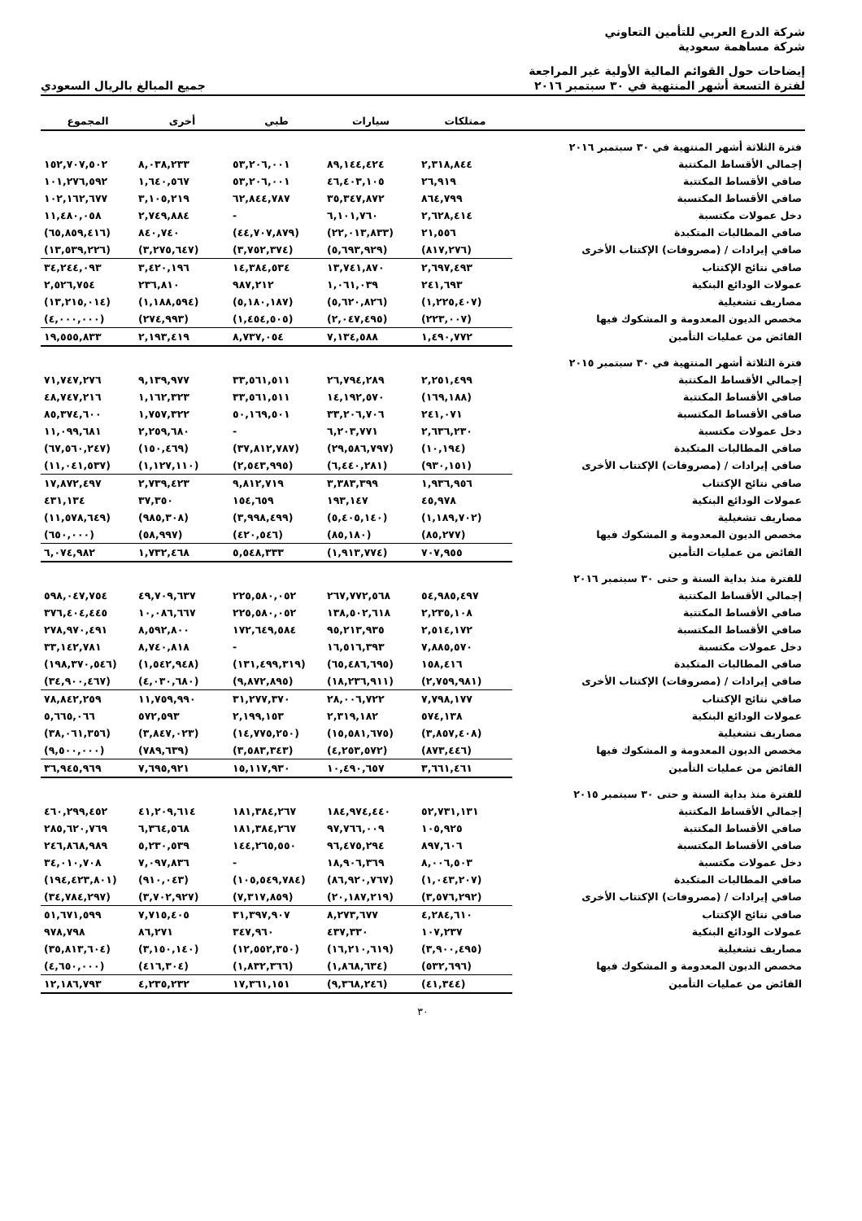شركة الدرع العربي للتأمين التعاوني
شركة مساهمة سعودية
إيضاحات حول القوائم المالية الأولية غير المراجعة
لفترة التسعة أشهر المنتهية في ٣٠ سبتمبر ٢٠١٦
جميع المبالغ بالريال السعودي
| | ممتلكات | سيارات | طبي | أخرى | المجموع |
| --- | --- | --- | --- | --- | --- |
| فترة الثلاثة أشهر المنتهية في ٣٠ سبتمبر ٢٠١٦ | | | | | |
| إجمالي الأقساط المكتتبة | ٢,٣١٨,٨٤٤ | ٨٩,١٤٤,٤٢٤ | ٥٣,٢٠٦,٠٠١ | ٨,٠٣٨,٢٣٣ | ١٥٢,٧٠٧,٥٠٢ |
| صافي الأقساط المكتتبة | ٢٦,٩١٩ | ٤٦,٤٠٣,١٠٥ | ٥٣,٢٠٦,٠٠١ | ١,٦٤٠,٥٦٧ | ١٠١,٢٧٦,٥٩٢ |
| صافي الأقساط المكتسبة | ٨٦٤,٧٩٩ | ٣٥,٣٤٧,٨٧٢ | ٦٢,٨٤٤,٧٨٧ | ٣,١٠٥,٢١٩ | ١٠٢,١٦٢,٦٧٧ |
| دخل عمولات مكتسبة | ٢,٦٢٨,٤١٤ | ٦,١٠١,٧٦٠ | - | ٢,٧٤٩,٨٨٤ | ١١,٤٨٠,٠٥٨ |
| صافي المطالبات المتكبدة | ٢١,٥٥٦ | (٢٢,٠١٣,٨٣٣) | (٤٤,٧٠٧,٨٧٩) | ٨٤٠,٧٤٠ | (٦٥,٨٥٩,٤١٦) |
| صافي إيرادات / (مصروفات) الإكتتاب الأخرى | (٨١٧,٢٧٦) | (٥,٦٩٣,٩٢٩) | (٣,٧٥٢,٣٧٤) | (٣,٢٧٥,٦٤٧) | (١٣,٥٣٩,٢٢٦) |
| صافي نتائج الإكتتاب | ٢,٦٩٧,٤٩٣ | ١٣,٧٤١,٨٧٠ | ١٤,٣٨٤,٥٣٤ | ٣,٤٢٠,١٩٦ | ٣٤,٢٤٤,٠٩٣ |
| عمولات الودائع البنكية | ٢٤١,٦٩٣ | ١,٠٦١,٠٣٩ | ٩٨٧,٢١٢ | ٢٣٦,٨١٠ | ٢,٥٢٦,٧٥٤ |
| مصاريف تشغيلية | (١,٢٢٥,٤٠٧) | (٥,٦٢٠,٨٢٦) | (٥,١٨٠,١٨٧) | (١,١٨٨,٥٩٤) | (١٣,٢١٥,٠١٤) |
| مخصص الديون المعدومة و المشكوك فيها | (٢٢٣,٠٠٧) | (٢,٠٤٧,٤٩٥) | (١,٤٥٤,٥٠٥) | (٢٧٤,٩٩٣) | (٤,٠٠٠,٠٠٠) |
| الفائض من عمليات التأمين | ١,٤٩٠,٧٧٢ | ٧,١٣٤,٥٨٨ | ٨,٧٣٧,٠٥٤ | ٢,١٩٣,٤١٩ | ١٩,٥٥٥,٨٣٣ |
| فترة الثلاثة أشهر المنتهية في ٣٠ سبتمبر ٢٠١٥ | | | | | |
| إجمالي الأقساط المكتتبة | ٢,٢٥١,٤٩٩ | ٢٦,٧٩٤,٢٨٩ | ٣٣,٥٦١,٥١١ | ٩,١٣٩,٩٧٧ | ٧١,٧٤٧,٢٧٦ |
| صافي الأقساط المكتتبة | (١٦٩,١٨٨) | ١٤,١٩٢,٥٧٠ | ٣٣,٥٦١,٥١١ | ١,١٦٢,٣٢٣ | ٤٨,٧٤٧,٢١٦ |
| صافي الأقساط المكتسبة | ٢٤١,٠٧١ | ٣٣,٢٠٦,٧٠٦ | ٥٠,١٦٩,٥٠١ | ١,٧٥٧,٣٢٢ | ٨٥,٣٧٤,٦٠٠ |
| دخل عمولات مكتسبة | ٢,٦٣٦,٢٣٠ | ٦,٢٠٣,٧٧١ | - | ٢,٢٥٩,٦٨٠ | ١١,٠٩٩,٦٨١ |
| صافي المطالبات المتكبدة | (١٠,١٩٤) | (٢٩,٥٨٦,٧٩٧) | (٣٧,٨١٢,٧٨٧) | (١٥٠,٤٦٩) | (٦٧,٥٦٠,٢٤٧) |
| صافي إيرادات / (مصروفات) الإكتتاب الأخرى | (٩٣٠,١٥١) | (٦,٤٤٠,٢٨١) | (٢,٥٤٣,٩٩٥) | (١,١٢٧,١١٠) | (١١,٠٤١,٥٣٧) |
| صافي نتائج الإكتتاب | ١,٩٣٦,٩٥٦ | ٣,٣٨٣,٣٩٩ | ٩,٨١٢,٧١٩ | ٢,٧٣٩,٤٢٣ | ١٧,٨٧٢,٤٩٧ |
| عمولات الودائع البنكية | ٤٥,٩٧٨ | ١٩٣,١٤٧ | ١٥٤,٦٥٩ | ٣٧,٣٥٠ | ٤٣١,١٣٤ |
| مصاريف تشغيلية | (١,١٨٩,٧٠٢) | (٥,٤٠٥,١٤٠) | (٣,٩٩٨,٤٩٩) | (٩٨٥,٣٠٨) | (١١,٥٧٨,٦٤٩) |
| مخصص الديون المعدومة و المشكوك فيها | (٨٥,٢٧٧) | (٨٥,١٨٠) | (٤٢٠,٥٤٦) | (٥٨,٩٩٧) | (٦٥٠,٠٠٠) |
| الفائض من عمليات التأمين | ٧٠٧,٩٥٥ | (١,٩١٣,٧٧٤) | ٥,٥٤٨,٣٣٣ | ١,٧٣٢,٤٦٨ | ٦,٠٧٤,٩٨٢ |
| للفترة منذ بداية السنة و حتى ٣٠ سبتمبر ٢٠١٦ | | | | | |
| إجمالي الأقساط المكتتبة | ٥٤,٩٨٥,٤٩٧ | ٢٦٧,٧٧٢,٥٦٨ | ٢٢٥,٥٨٠,٠٥٢ | ٤٩,٧٠٩,٦٣٧ | ٥٩٨,٠٤٧,٧٥٤ |
| صافي الأقساط المكتتبة | ٢,٢٣٥,١٠٨ | ١٣٨,٥٠٢,٦١٨ | ٢٢٥,٥٨٠,٠٥٢ | ١٠,٠٨٦,٦٦٧ | ٣٧٦,٤٠٤,٤٤٥ |
| صافي الأقساط المكتسبة | ٢,٥١٤,١٧٢ | ٩٥,٢١٣,٩٣٥ | ١٧٢,٦٤٩,٥٨٤ | ٨,٥٩٢,٨٠٠ | ٢٧٨,٩٧٠,٤٩١ |
| دخل عمولات مكتسبة | ٧,٨٨٥,٥٧٠ | ١٦,٥١٦,٣٩٣ | - | ٨,٧٤٠,٨١٨ | ٣٣,١٤٢,٧٨١ |
| صافي المطالبات المتكبدة | ١٥٨,٤١٦ | (٦٥,٤٨٦,٦٩٥) | (١٣١,٤٩٩,٣١٩) | (١,٥٤٢,٩٤٨) | (١٩٨,٣٧٠,٥٤٦) |
| صافي إيرادات / (مصروفات) الإكتتاب الأخرى | (٢,٧٥٩,٩٨١) | (١٨,٢٣٦,٩١١) | (٩,٨٧٢,٨٩٥) | (٤,٠٣٠,٦٨٠) | (٣٤,٩٠٠,٤٦٧) |
| صافي نتائج الإكتتاب | ٧,٧٩٨,١٧٧ | ٢٨,٠٠٦,٧٢٢ | ٣١,٢٧٧,٣٧٠ | ١١,٧٥٩,٩٩٠ | ٧٨,٨٤٢,٢٥٩ |
| عمولات الودائع البنكية | ٥٧٤,١٣٨ | ٢,٣١٩,١٨٢ | ٢,١٩٩,١٥٣ | ٥٧٢,٥٩٣ | ٥,٦٦٥,٠٦٦ |
| مصاريف تشغيلية | (٣,٨٥٧,٤٠٨) | (١٥,٥٨١,٦٧٥) | (١٤,٧٧٥,٢٥٠) | (٣,٨٤٧,٠٢٣) | (٣٨,٠٦١,٣٥٦) |
| مخصص الديون المعدومة و المشكوك فيها | (٨٧٣,٤٤٦) | (٤,٢٥٣,٥٧٢) | (٣,٥٨٣,٣٤٣) | (٧٨٩,٦٣٩) | (٩,٥٠٠,٠٠٠) |
| الفائض من عمليات التأمين | ٣,٦٦١,٤٦١ | ١٠,٤٩٠,٦٥٧ | ١٥,١١٧,٩٣٠ | ٧,٦٩٥,٩٢١ | ٣٦,٩٤٥,٩٦٩ |
| للفترة منذ بداية السنة و حتى ٣٠ سبتمبر ٢٠١٥ | | | | | |
| إجمالي الأقساط المكتتبة | ٥٢,٧٣١,١٣١ | ١٨٤,٩٧٤,٤٤٠ | ١٨١,٣٨٤,٢٦٧ | ٤١,٢٠٩,٦١٤ | ٤٦٠,٢٩٩,٤٥٢ |
| صافي الأقساط المكتتبة | ١٠٥,٩٢٥ | ٩٧,٧٦٦,٠٠٩ | ١٨١,٣٨٤,٢٦٧ | ٦,٣٦٤,٥٦٨ | ٢٨٥,٦٢٠,٧٦٩ |
| صافي الأقساط المكتسبة | ٨٩٧,٦٠٦ | ٩٦,٤٧٥,٢٩٤ | ١٤٤,٢٦٥,٥٥٠ | ٥,٢٣٠,٥٣٩ | ٢٤٦,٨٦٨,٩٨٩ |
| دخل عمولات مكتسبة | ٨,٠٠٦,٥٠٣ | ١٨,٩٠٦,٣٦٩ | - | ٧,٠٩٧,٨٣٦ | ٣٤,٠١٠,٧٠٨ |
| صافي المطالبات المتكبدة | (١,٠٤٣,٢٠٧) | (٨٦,٩٢٠,٧٦٧) | (١٠٥,٥٤٩,٧٨٤) | (٩١٠,٠٤٣) | (١٩٤,٤٢٣,٨٠١) |
| صافي إيرادات / (مصروفات) الإكتتاب الأخرى | (٣,٥٧٦,٢٩٢) | (٢٠,١٨٧,٢١٩) | (٧,٣١٧,٨٥٩) | (٣,٧٠٢,٩٢٧) | (٣٤,٧٨٤,٢٩٧) |
| صافي نتائج الإكتتاب | ٤,٢٨٤,٦١٠ | ٨,٢٧٣,٦٧٧ | ٣١,٣٩٧,٩٠٧ | ٧,٧١٥,٤٠٥ | ٥١,٦٧١,٥٩٩ |
| عمولات الودائع البنكية | ١٠٧,٢٣٧ | ٤٣٧,٣٣٠ | ٣٤٧,٩٦٠ | ٨٦,٢٧١ | ٩٧٨,٧٩٨ |
| مصاريف تشغيلية | (٣,٩٠٠,٤٩٥) | (١٦,٢١٠,٦١٩) | (١٢,٥٥٢,٣٥٠) | (٣,١٥٠,١٤٠) | (٣٥,٨١٣,٦٠٤) |
| مخصص الديون المعدومة و المشكوك فيها | (٥٣٢,٦٩٦) | (١,٨٦٨,٦٣٤) | (١,٨٣٢,٣٦٦) | (٤١٦,٣٠٤) | (٤,٦٥٠,٠٠٠) |
| الفائض من عمليات التأمين | (٤١,٣٤٤) | (٩,٣٦٨,٢٤٦) | ١٧,٣٦١,١٥١ | ٤,٢٣٥,٢٣٢ | ١٢,١٨٦,٧٩٣ |
٣٠